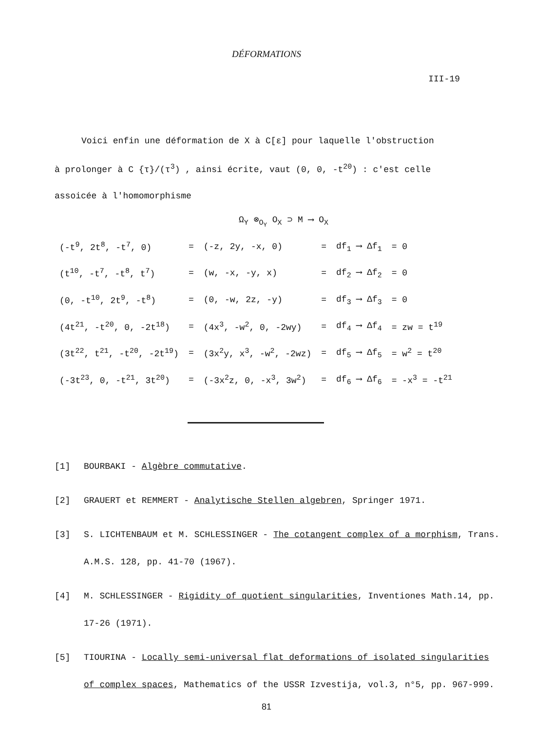DÉFORMATIONS
III-19
Voici enfin une déformation de X à C[ε] pour laquelle l'obstruction
à prolonger à C {τ}/(τ<sup>3</sup>) , ainsi écrite, vaut (0, 0, -t<sup>20</sup>) : c'est celle assoicée à l'homomorphisme
Ω<sub>Y</sub> ⊗<sub>O<sub>Y</sub></sub> O<sub>X</sub> ⊃ M ⟶ O<sub>X</sub>
| (-t<sup>9</sup>, 2t<sup>8</sup>, -t<sup>7</sup>, 0) | = | (-z, 2y, -x, 0) | = | df<sub>1</sub> ⟶ Δf<sub>1</sub> | = 0 |
| (t<sup>10</sup>, -t<sup>7</sup>, -t<sup>8</sup>, t<sup>7</sup>) | = | (w, -x, -y, x) | = | df<sub>2</sub> ⟶ Δf<sub>2</sub> | = 0 |
| (0, -t<sup>10</sup>, 2t<sup>9</sup>, -t<sup>8</sup>) | = | (0, -w, 2z, -y) | = | df<sub>3</sub> ⟶ Δf<sub>3</sub> | = 0 |
| (4t<sup>21</sup>, -t<sup>20</sup>, 0, -2t<sup>18</sup>) | = | (4x<sup>3</sup>, -w<sup>2</sup>, 0, -2wy) | = | df<sub>4</sub> ⟶ Δf<sub>4</sub> | = zw = t<sup>19</sup> |
| (3t<sup>22</sup>, t<sup>21</sup>, -t<sup>20</sup>, -2t<sup>19</sup>) | = | (3x<sup>2</sup>y, x<sup>3</sup>, -w<sup>2</sup>, -2wz) | = | df<sub>5</sub> ⟶ Δf<sub>5</sub> | = w<sup>2</sup> = t<sup>20</sup> |
| (-3t<sup>23</sup>, 0, -t<sup>21</sup>, 3t<sup>20</sup>) | = | (-3x<sup>2</sup>z, 0, -x<sup>3</sup>, 3w<sup>2</sup>) | = | df<sub>6</sub> ⟶ Δf<sub>6</sub> | = -x<sup>3</sup> = -t<sup>21</sup> |
[1] BOURBAKI - Algèbre commutative.
[2] GRAUERT et REMMERT - Analytische Stellen algebren, Springer 1971.
[3] S. LICHTENBAUM et M. SCHLESSINGER - The cotangent complex of a morphism, Trans. A.M.S. 128, pp. 41-70 (1967).
[4] M. SCHLESSINGER - Rigidity of quotient singularities, Inventiones Math.14, pp. 17-26 (1971).
[5] TIOURINA - Locally semi-universal flat deformations of isolated singularities of complex spaces, Mathematics of the USSR Izvestija, vol.3, n°5, pp. 967-999.
81